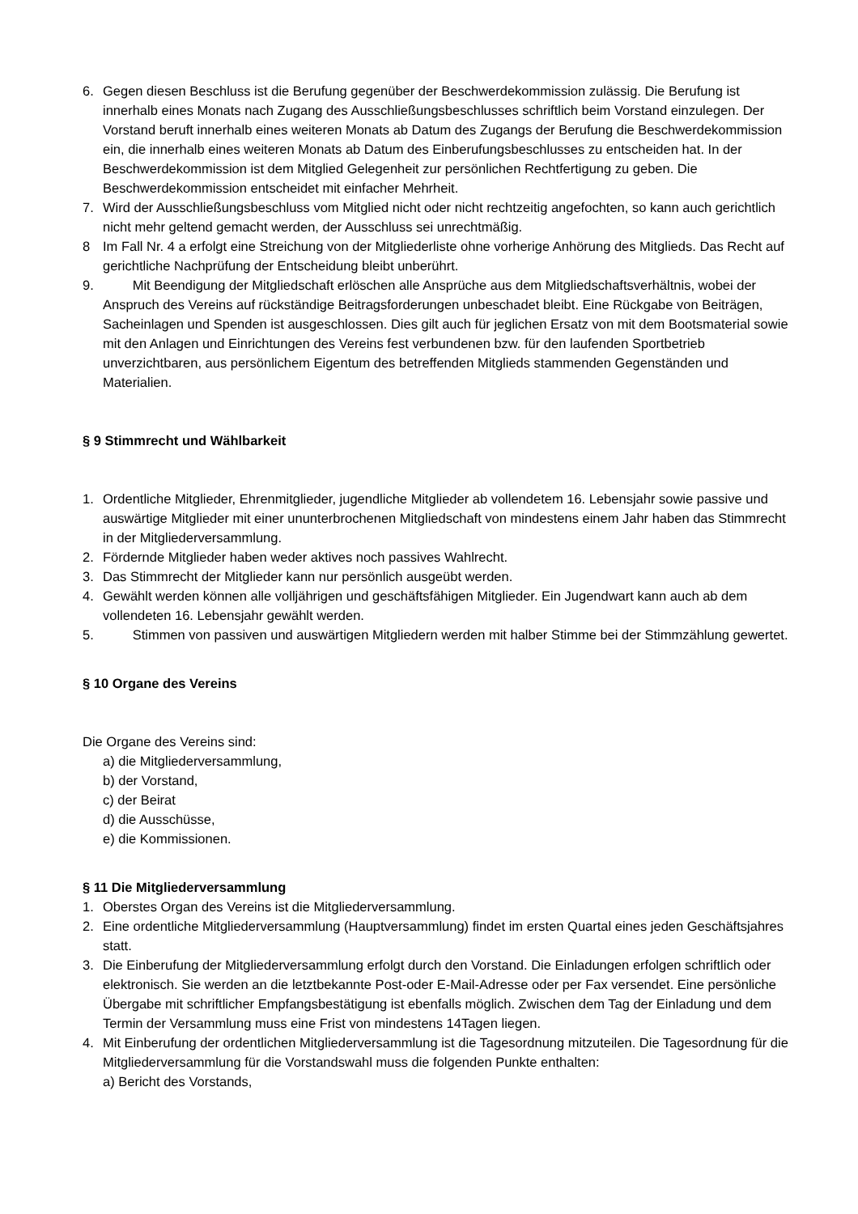6. Gegen diesen Beschluss ist die Berufung gegenüber der Beschwerdekommission zulässig. Die Berufung ist innerhalb eines Monats nach Zugang des Ausschließungsbeschlusses schriftlich beim Vorstand einzulegen. Der Vorstand beruft innerhalb eines weiteren Monats ab Datum des Zugangs der Berufung die Beschwerdekommission ein, die innerhalb eines weiteren Monats ab Datum des Einberufungsbeschlusses zu entscheiden hat. In der Beschwerdekommission ist dem Mitglied Gelegenheit zur persönlichen Rechtfertigung zu geben. Die Beschwerdekommission entscheidet mit einfacher Mehrheit.
7. Wird der Ausschließungsbeschluss vom Mitglied nicht oder nicht rechtzeitig angefochten, so kann auch gerichtlich nicht mehr geltend gemacht werden, der Ausschluss sei unrechtmäßig.
8 Im Fall Nr. 4 a erfolgt eine Streichung von der Mitgliederliste ohne vorherige Anhörung des Mitglieds. Das Recht auf gerichtliche Nachprüfung der Entscheidung bleibt unberührt.
9. Mit Beendigung der Mitgliedschaft erlöschen alle Ansprüche aus dem Mitgliedschaftsverhältnis, wobei der Anspruch des Vereins auf rückständige Beitragsforderungen unbeschadet bleibt. Eine Rückgabe von Beiträgen, Sacheinlagen und Spenden ist ausgeschlossen. Dies gilt auch für jeglichen Ersatz von mit dem Bootsmaterial sowie mit den Anlagen und Einrichtungen des Vereins fest verbundenen bzw. für den laufenden Sportbetrieb unverzichtbaren, aus persönlichem Eigentum des betreffenden Mitglieds stammenden Gegenständen und Materialien.
§ 9 Stimmrecht und Wählbarkeit
1. Ordentliche Mitglieder, Ehrenmitglieder, jugendliche Mitglieder ab vollendetem 16. Lebensjahr sowie passive und auswärtige Mitglieder mit einer ununterbrochenen Mitgliedschaft von mindestens einem Jahr haben das Stimmrecht in der Mitgliederversammlung.
2. Fördernde Mitglieder haben weder aktives noch passives Wahlrecht.
3. Das Stimmrecht der Mitglieder kann nur persönlich ausgeübt werden.
4. Gewählt werden können alle volljährigen und geschäftsfähigen Mitglieder. Ein Jugendwart kann auch ab dem vollendeten 16. Lebensjahr gewählt werden.
5. Stimmen von passiven und auswärtigen Mitgliedern werden mit halber Stimme bei der Stimmzählung gewertet.
§ 10 Organe des Vereins
Die Organe des Vereins sind:
a) die Mitgliederversammlung,
b) der Vorstand,
c) der Beirat
d) die Ausschüsse,
e) die Kommissionen.
§ 11 Die Mitgliederversammlung
1. Oberstes Organ des Vereins ist die Mitgliederversammlung.
2. Eine ordentliche Mitgliederversammlung (Hauptversammlung) findet im ersten Quartal eines jeden Geschäftsjahres statt.
3. Die Einberufung der Mitgliederversammlung erfolgt durch den Vorstand. Die Einladungen erfolgen schriftlich oder elektronisch. Sie werden an die letztbekannte Post-oder E-Mail-Adresse oder per Fax versendet. Eine persönliche Übergabe mit schriftlicher Empfangsbestätigung ist ebenfalls möglich. Zwischen dem Tag der Einladung und dem Termin der Versammlung muss eine Frist von mindestens 14Tagen liegen.
4. Mit Einberufung der ordentlichen Mitgliederversammlung ist die Tagesordnung mitzuteilen. Die Tagesordnung für die Mitgliederversammlung für die Vorstandswahl muss die folgenden Punkte enthalten:
a) Bericht des Vorstands,